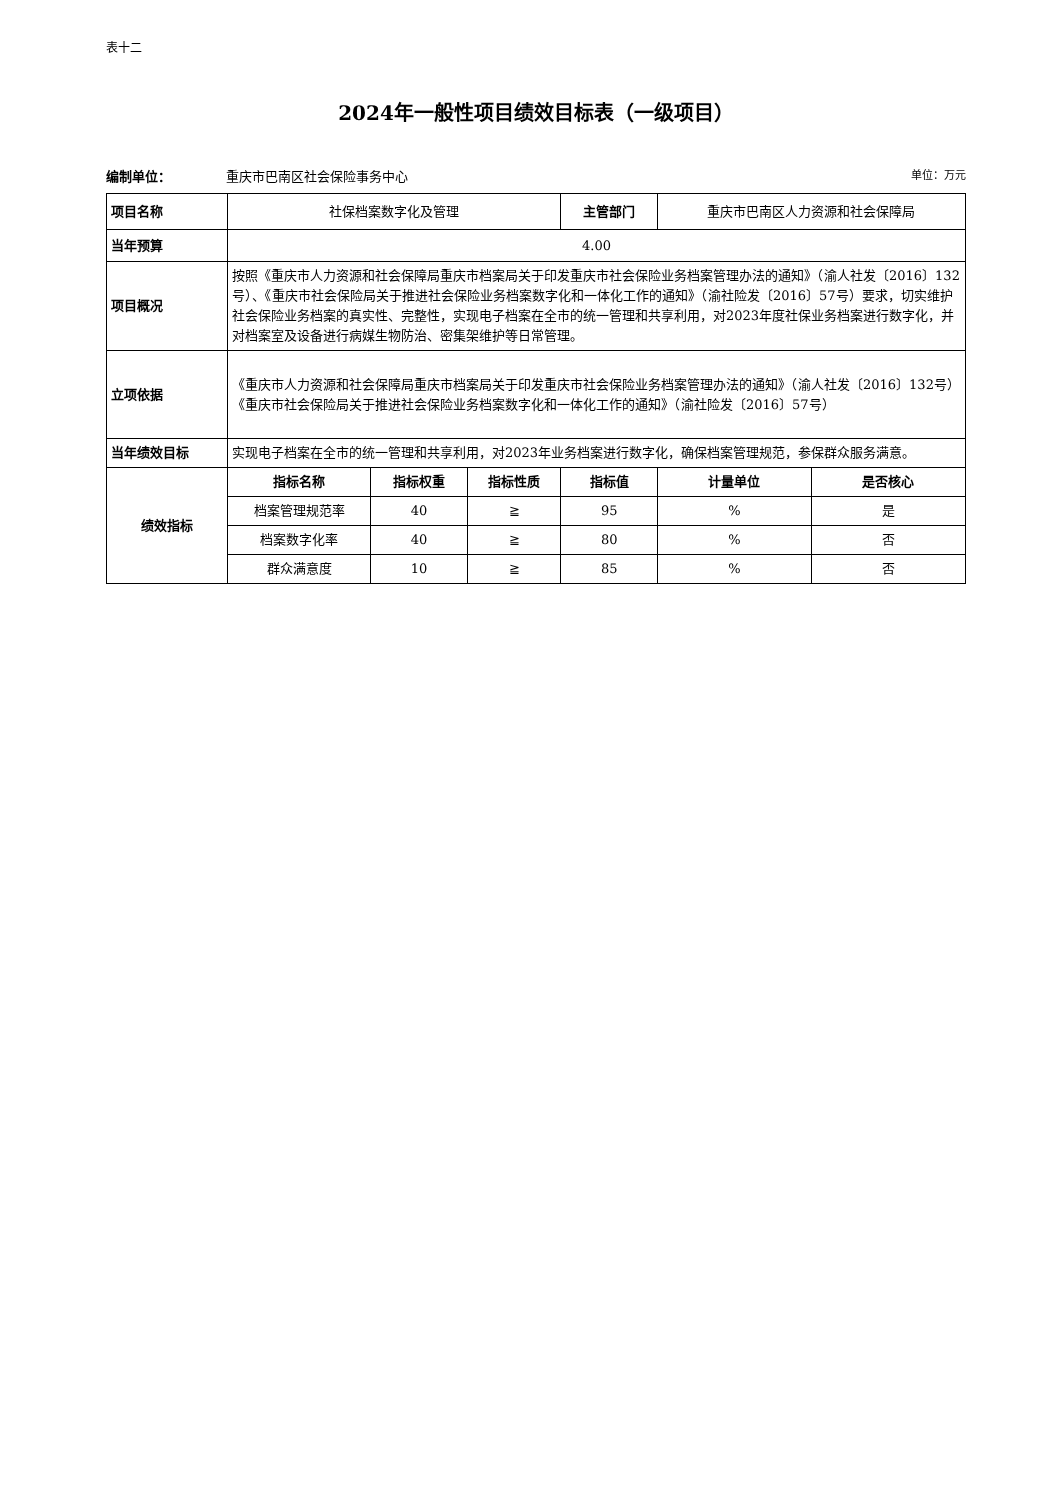表十二
2024年一般性项目绩效目标表（一级项目）
编制单位： 重庆市巴南区社会保险事务中心 单位：万元
| 项目名称 | 社保档案数字化及管理 | | | 主管部门 | 重庆市巴南区人力资源和社会保障局 | |
| 当年预算 | 4.00 | | | | | |
| 项目概况 | 按照《重庆市人力资源和社会保障局重庆市档案局关于印发重庆市社会保险业务档案管理办法的通知》（渝人社发〔2016〕132号）、《重庆市社会保险局关于推进社会保险业务档案数字化和一体化工作的通知》（渝社险发〔2016〕57号）要求，切实维护社会保险业务档案的真实性、完整性，实现电子档案在全市的统一管理和共享利用，对2023年度社保业务档案进行数字化，并对档案室及设备进行病媒生物防治、密集架维护等日常管理。 | | | | | |
| 立项依据 | 《重庆市人力资源和社会保障局重庆市档案局关于印发重庆市社会保险业务档案管理办法的通知》（渝人社发〔2016〕132号）《重庆市社会保险局关于推进社会保险业务档案数字化和一体化工作的通知》（渝社险发〔2016〕57号） | | | | | |
| 当年绩效目标 | 实现电子档案在全市的统一管理和共享利用，对2023年业务档案进行数字化，确保档案管理规范，参保群众服务满意。 | | | | | |
| 绩效指标 | 指标名称 | 指标权重 | 指标性质 | 指标值 | 计量单位 | 是否核心 |
| | 档案管理规范率 | 40 | ≧ | 95 | % | 是 |
| | 档案数字化率 | 40 | ≧ | 80 | % | 否 |
| | 群众满意度 | 10 | ≧ | 85 | % | 否 |